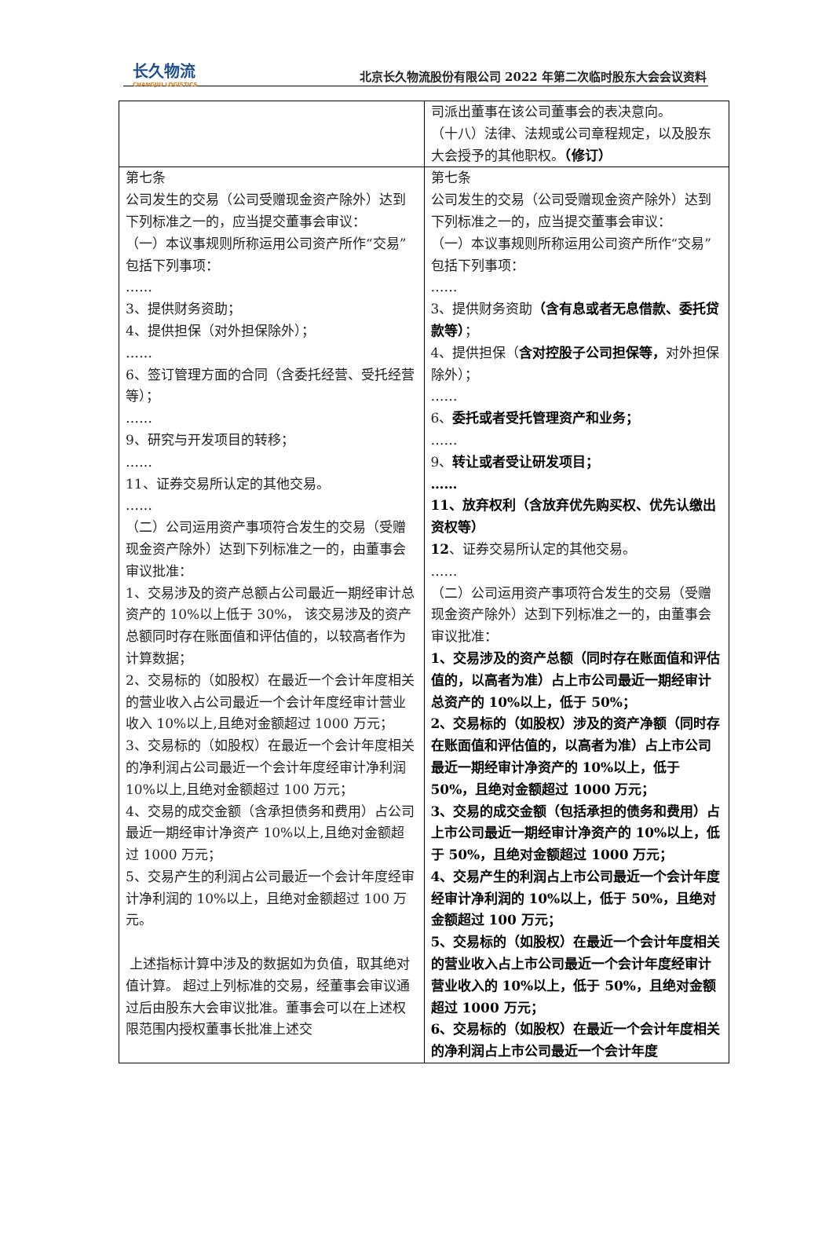长久物流
CHANGJIU LOGISTICS
北京长久物流股份有限公司 2022 年第二次临时股东大会会议资料
| | 司派出董事在该公司董事会的表决意向。 （十八）法律、法规或公司章程规定，以及股东大会授予的其他职权。 （修订） |
| 第七条 公司发生的交易（公司受赠现金资产除外）达到下列标准之一的，应当提交董事会审议： （一）本议事规则所称运用公司资产所作“交易”包括下列事项： …… 3、提供财务资助； 4、提供担保（对外担保除外）； …… 6、签订管理方面的合同（含委托经营、受托经营等）； …… 9、研究与开发项目的转移； …… 11、证券交易所认定的其他交易。 …… （二）公司运用资产事项符合发生的交易（受赠现金资产除外）达到下列标准之一的，由董事会审议批准： 1、交易涉及的资产总额占公司最近一期经审计总资产的 10%以上低于 30%， 该交易涉及的资产总额同时存在账面值和评估值的，以较高者作为计算数据； 2、交易标的（如股权）在最近一个会计年度相关的营业收入占公司最近一个会计年度经审计营业收入 10%以上,且绝对金额超过 1000 万元； 3、交易标的（如股权）在最近一个会计年度相关的净利润占公司最近一个会计年度经审计净利润 10%以上,且绝对金额超过 100 万元； 4、交易的成交金额（含承担债务和费用）占公司最近一期经审计净资产 10%以上,且绝对金额超过 1000 万元； 5、交易产生的利润占公司最近一个会计年度经审计净利润的 10%以上，且绝对金额超过 100 万元。 上述指标计算中涉及的数据如为负值，取其绝对值计算。 超过上列标准的交易，经董事会审议通过后由股东大会审议批准。董事会可以在上述权限范围内授权董事长批准上述交 | 第七条 公司发生的交易（公司受赠现金资产除外）达到下列标准之一的，应当提交董事会审议： （一）本议事规则所称运用公司资产所作“交易”包括下列事项： …… 3、提供财务资助 （含有息或者无息借款、委托贷款等） ； 4、提供担保（ 含对控股子公司担保等， 对外担保除外）； …… 6、 委托或者受托管理资产和业务； …… 9、 转让或者受让研发项目； …… 11、放弃权利（含放弃优先购买权、优先认缴出资权等） 12 、证券交易所认定的其他交易。 …… （二）公司运用资产事项符合发生的交易（受赠现金资产除外）达到下列标准之一的，由董事会审议批准： 1、交易涉及的资产总额（同时存在账面值和评估值的，以高者为准）占上市公司最近一期经审计总资产的 10%以上，低于 50%； 2、交易标的（如股权）涉及的资产净额（同时存在账面值和评估值的，以高者为准）占上市公司最近一期经审计净资产的 10%以上，低于 50%，且绝对金额超过 1000 万元； 3、交易的成交金额（包括承担的债务和费用）占上市公司最近一期经审计净资产的 10%以上，低于 50%，且绝对金额超过 1000 万元； 4、交易产生的利润占上市公司最近一个会计年度经审计净利润的 10%以上，低于 50%，且绝对金额超过 100 万元； 5、交易标的（如股权）在最近一个会计年度相关的营业收入占上市公司最近一个会计年度经审计营业收入的 10%以上，低于 50%，且绝对金额超过 1000 万元； 6、交易标的（如股权）在最近一个会计年度相关的净利润占上市公司最近一个会计年度 |